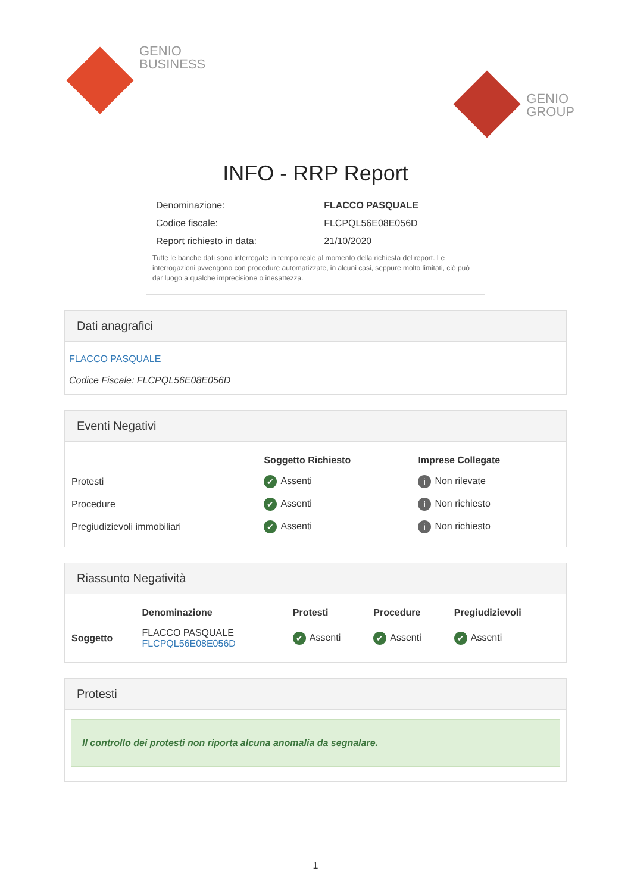GENIO
BUSINESS
GENIO
GROUP
INFO - RRP Report
| Denominazione: | FLACCO PASQUALE |
| Codice fiscale: | FLCPQL56E08E056D |
| Report richiesto in data: | 21/10/2020 |
Tutte le banche dati sono interrogate in tempo reale al momento della richiesta del report. Le interrogazioni avvengono con procedure automatizzate, in alcuni casi, seppure molto limitati, ciò può dar luogo a qualche imprecisione o inesattezza.
Dati anagrafici
FLACCO PASQUALE
Codice Fiscale: FLCPQL56E08E056D
Eventi Negativi
| | Soggetto Richiesto | Imprese Collegate |
| --- | --- | --- |
| Protesti | ✔ Assenti | i Non rilevate |
| Procedure | ✔ Assenti | i Non richiesto |
| Pregiudizievoli immobiliari | ✔ Assenti | i Non richiesto |
Riassunto Negatività
| | Denominazione | Protesti | Procedure | Pregiudizievoli |
| --- | --- | --- | --- | --- |
| Soggetto | FLACCO PASQUALE FLCPQL56E08E056D | ✔ Assenti | ✔ Assenti | ✔ Assenti |
Protesti
Il controllo dei protesti non riporta alcuna anomalia da segnalare.
1